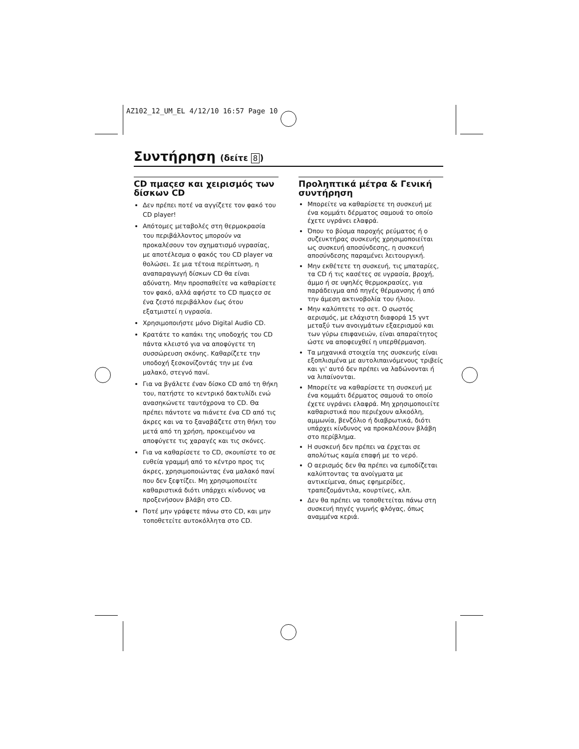AZ102_12_UM_EL 4/12/10 16:57 Page 10
Συντήρηση (δείτε 8)
CD πμαςεσ και χειρισμός των δίσκων CD
Δεν πρέπει ποτέ να αγγίζετε τον φακό του CD player!
Απότομες μεταβολές στη θερμοκρασία του περιβάλλοντος μπορούν να προκαλέσουν τον σχηματισμό υγρασίας, με αποτέλεσμα ο φακός του CD player να θολώσει. Σε μια τέτοια περίπτωση, η αναπαραγωγή δίσκων CD θα είναι αδύνατη. Μην προσπαθείτε να καθαρίσετε τον φακό, αλλά αφήστε το CD πμαςεσ σε ένα ζεστό περιβάλλον έως ότου εξατμιστεί η υγρασία.
Χρησιμοποιήστε μόνο Digital Audio CD.
Κρατάτε το καπάκι της υποδοχής του CD πάντα κλειστό για να αποφύγετε τη συσσώρευση σκόνης. Καθαρίζετε την υποδοχή ξεσκονίζοντάς την με ένα μαλακό, στεγνό πανί.
Για να βγάλετε έναν δίσκο CD από τη θήκη του, πατήστε το κεντρικό δακτυλίδι ενώ ανασηκώνετε ταυτόχρονα το CD. Θα πρέπει πάντοτε να πιάνετε ένα CD από τις άκρες και να το ξαναβάζετε στη θήκη του μετά από τη χρήση, προκειμένου να αποφύγετε τις χαραγές και τις σκόνες.
Για να καθαρίσετε το CD, σκουπίστε το σε ευθεία γραμμή από το κέντρο προς τις άκρες, χρησιμοποιώντας ένα μαλακό πανί που δεν ξεφτίζει. Μη χρησιμοποιείτε καθαριστικά διότι υπάρχει κίνδυνος να προξενήσουν βλάβη στο CD.
Ποτέ μην γράφετε πάνω στο CD, και μην τοποθετείτε αυτοκόλλητα στο CD.
Προληπτικά μέτρα & Γενική συντήρηση
Μπορείτε να καθαρίσετε τη συσκευή με ένα κομμάτι δέρματος σαμουά το οποίο έχετε υγράνει ελαφρά.
Όπου το βύσμα παροχής ρεύματος ή ο συζευκτήρας συσκευής χρησιμοποιείται ως συσκευή αποσύνδεσης, η συσκευή αποσύνδεσης παραμένει λειτουργική.
Μην εκθέτετε τη συσκευή, τις μπαταρίες, τα CD ή τις κασέτες σε υγρασία, βροχή, άμμο ή σε υψηλές θερμοκρασίες, για παράδειγμα από πηγές θέρμανσης ή από την άμεση ακτινοβολία του ήλιου.
Μην καλύπτετε το σετ. Ο σωστός αερισμός, με ελάχιστη διαφορά 15 γντ μεταξύ των ανοιγμάτων εξαερισμού και των γύρω επιφανειών, είναι απαραίτητος ώστε να αποφευχθεί η υπερθέρμανση.
Τα μηχανικά στοιχεία της συσκευής είναι εξοπλισμένα με αυτολιπαινόμενους τριβείς και γι' αυτό δεν πρέπει να λαδώνονται ή να λιπαίνονται.
Μπορείτε να καθαρίσετε τη συσκευή με ένα κομμάτι δέρματος σαμουά το οποίο έχετε υγράνει ελαφρά. Μη χρησιμοποιείτε καθαριστικά που περιέχουν αλκοόλη, αμμωνία, βενζόλιο ή διαβρωτικά, διότι υπάρχει κίνδυνος να προκαλέσουν βλάβη στο περίβλημα.
Η συσκευή δεν πρέπει να έρχεται σε απολύτως καμία επαφή με το νερό.
Ο αερισμός δεν θα πρέπει να εμποδίζεται καλύπτοντας τα ανοίγματα με αντικείμενα, όπως εφημερίδες, τραπεζομάντιλα, κουρτίνες, κλπ.
Δεν θα πρέπει να τοποθετείται πάνω στη συσκευή πηγές γυμνής φλόγας, όπως αναμμένα κεριά.